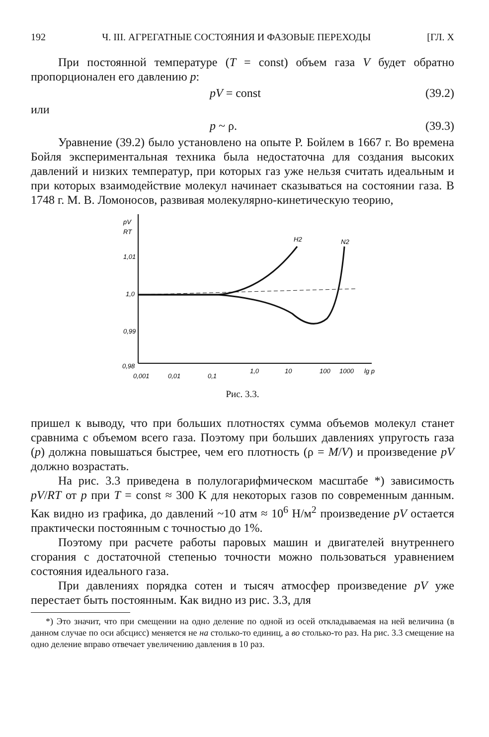192 Ч. III. АГРЕГАТНЫЕ СОСТОЯНИЯ И ФАЗОВЫЕ ПЕРЕХОДЫ [ГЛ. X
При постоянной температуре (T = const) объем газа V будет обратно пропорционален его давлению p:
pV = const (39.2)
или
p ~ ρ. (39.3)
Уравнение (39.2) было установлено на опыте Р. Бойлем в 1667 г. Во времена Бойля экспериментальная техника была недостаточна для создания высоких давлений и низких температур, при которых газ уже нельзя считать идеальным и при которых взаимодействие молекул начинает сказываться на состоянии газа. В 1748 г. М. В. Ломоносов, развивая молекулярно-кинетическую теорию,
pV
RT
1,01
1,0
0,99
0,98
H2
N2
0,001
0,01
0,1
1,0
10
100
1000
lg p
Рис. 3.3.
пришел к выводу, что при больших плотностях сумма объемов молекул станет сравнима с объемом всего газа. Поэтому при больших давлениях упругость газа (p) должна повышаться быстрее, чем его плотность (ρ = M/V) и произведение pV должно возрастать.
На рис. 3.3 приведена в полулогарифмическом масштабе *) зависимость pV/RT от p при T = const ≈ 300 K для некоторых газов по современным данным. Как видно из графика, до давлений ~10 атм ≈ 10<sup>6</sup> Н/м<sup>2</sup> произведение pV остается практически постоянным с точностью до 1%.
Поэтому при расчете работы паровых машин и двигателей внутреннего сгорания с достаточной степенью точности можно пользоваться уравнением состояния идеального газа.
При давлениях порядка сотен и тысяч атмосфер произведение pV уже перестает быть постоянным. Как видно из рис. 3.3, для
*) Это значит, что при смещении на одно деление по одной из осей откладываемая на ней величина (в данном случае по оси абсцисс) меняется не на столько-то единиц, а во столько-то раз. На рис. 3.3 смещение на одно деление вправо отвечает увеличению давления в 10 раз.